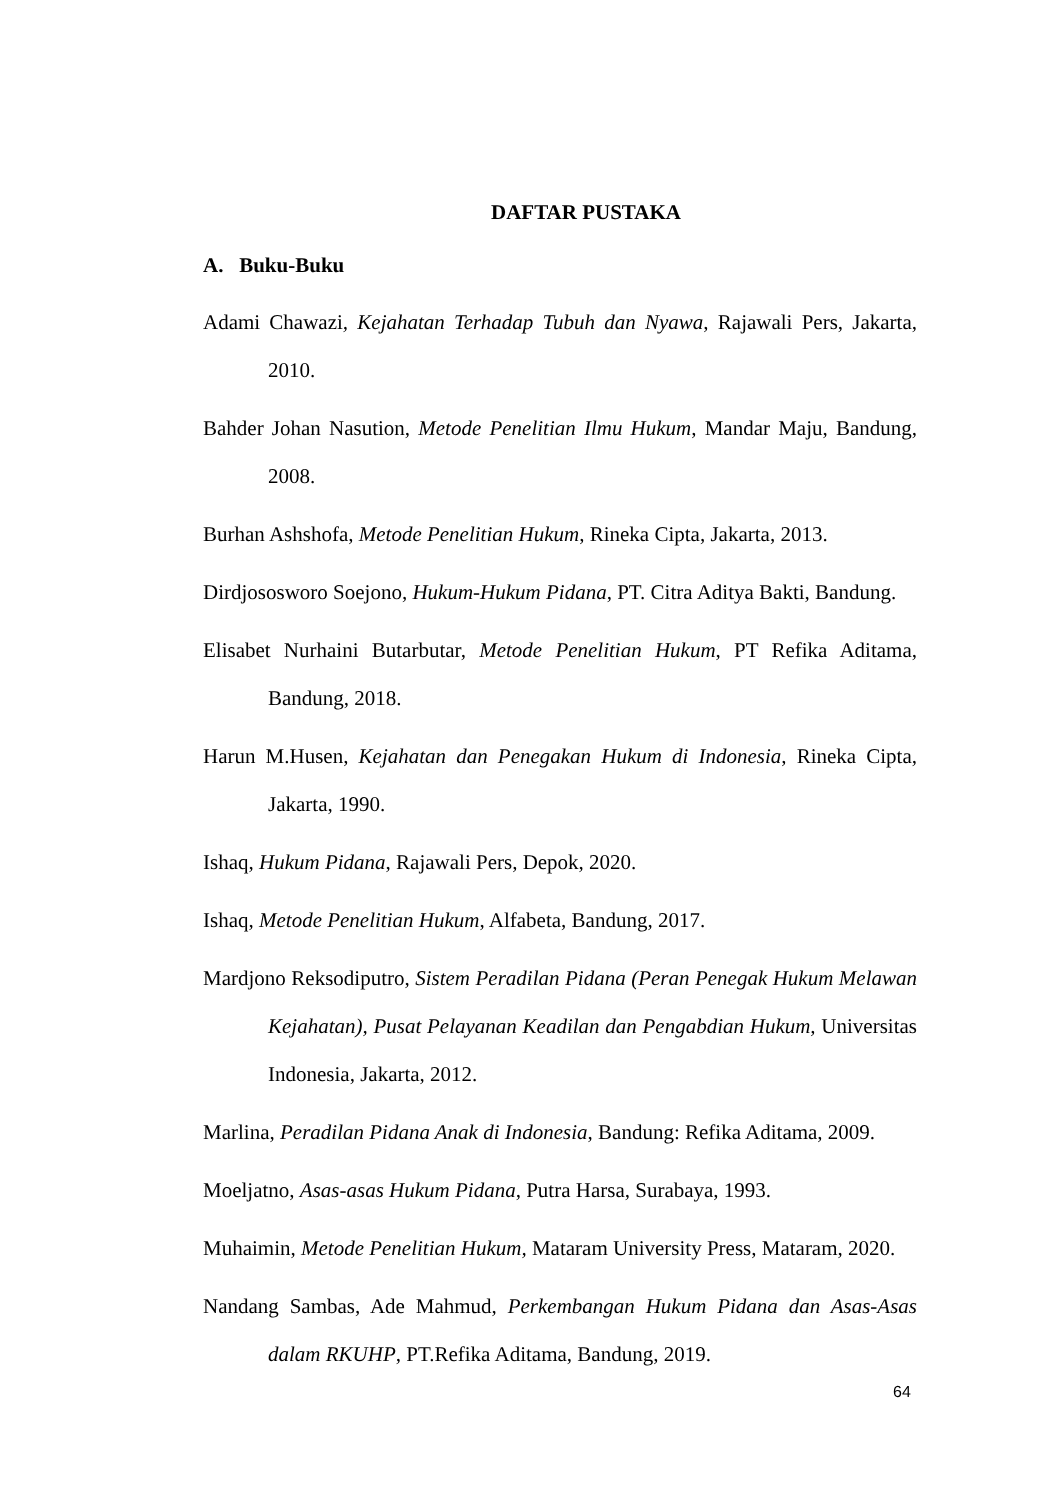DAFTAR PUSTAKA
A. Buku-Buku
Adami Chawazi, Kejahatan Terhadap Tubuh dan Nyawa, Rajawali Pers, Jakarta, 2010.
Bahder Johan Nasution, Metode Penelitian Ilmu Hukum, Mandar Maju, Bandung, 2008.
Burhan Ashshofa, Metode Penelitian Hukum, Rineka Cipta, Jakarta, 2013.
Dirdjososworo Soejono, Hukum-Hukum Pidana, PT. Citra Aditya Bakti, Bandung.
Elisabet Nurhaini Butarbutar, Metode Penelitian Hukum, PT Refika Aditama, Bandung, 2018.
Harun M.Husen, Kejahatan dan Penegakan Hukum di Indonesia, Rineka Cipta, Jakarta, 1990.
Ishaq, Hukum Pidana, Rajawali Pers, Depok, 2020.
Ishaq, Metode Penelitian Hukum, Alfabeta, Bandung, 2017.
Mardjono Reksodiputro, Sistem Peradilan Pidana (Peran Penegak Hukum Melawan Kejahatan), Pusat Pelayanan Keadilan dan Pengabdian Hukum, Universitas Indonesia, Jakarta, 2012.
Marlina, Peradilan Pidana Anak di Indonesia, Bandung: Refika Aditama, 2009.
Moeljatno, Asas-asas Hukum Pidana, Putra Harsa, Surabaya, 1993.
Muhaimin, Metode Penelitian Hukum, Mataram University Press, Mataram, 2020.
Nandang Sambas, Ade Mahmud, Perkembangan Hukum Pidana dan Asas-Asas dalam RKUHP, PT.Refika Aditama, Bandung, 2019.
64